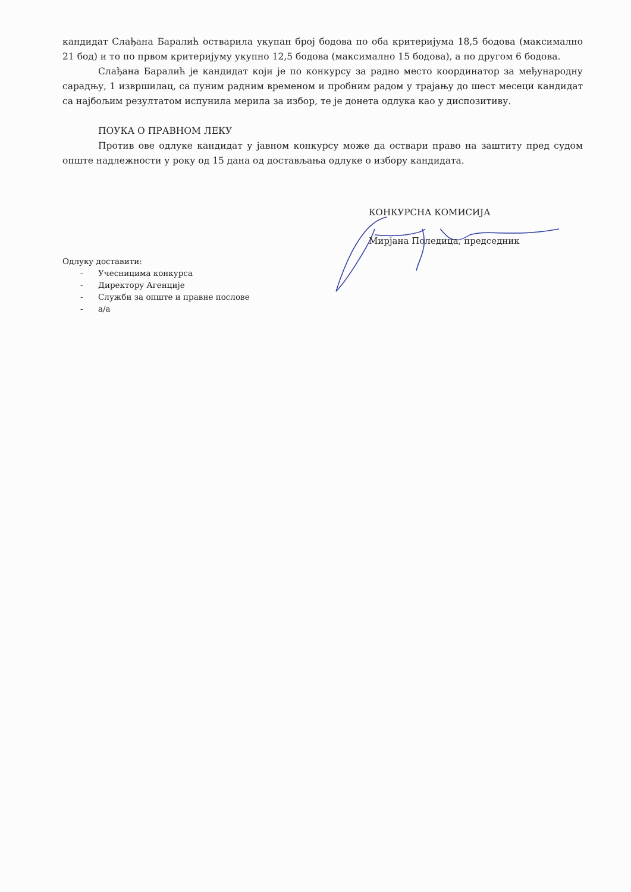кандидат Слађана Баралић остварила укупан број бодова по оба критеријума 18,5 бодова (максимално 21 бод) и то по првом критеријуму укупно 12,5 бодова (максимално 15 бодова), а по другом 6 бодова.
Слађана Баралић је кандидат који је по конкурсу за радно место координатор за међународну сарадњу, 1 извршилац, са пуним радним временом и пробним радом у трајању до шест месеци кандидат са најбољим резултатом испунила мерила за избор, те је донета одлука као у диспозитиву.
ПОУКА О ПРАВНОМ ЛЕКУ
Против ове одлуке кандидат у јавном конкурсу може да оствари право на заштиту пред судом опште надлежности у року од 15 дана од достављања одлуке о избору кандидата.
КОНКУРСНА КОМИСИЈА
Мирјана Поледица, председник
Одлуку доставити:
- Учесницима конкурса
- Директору Агенције
- Служби за опште и правне послове
- а/а